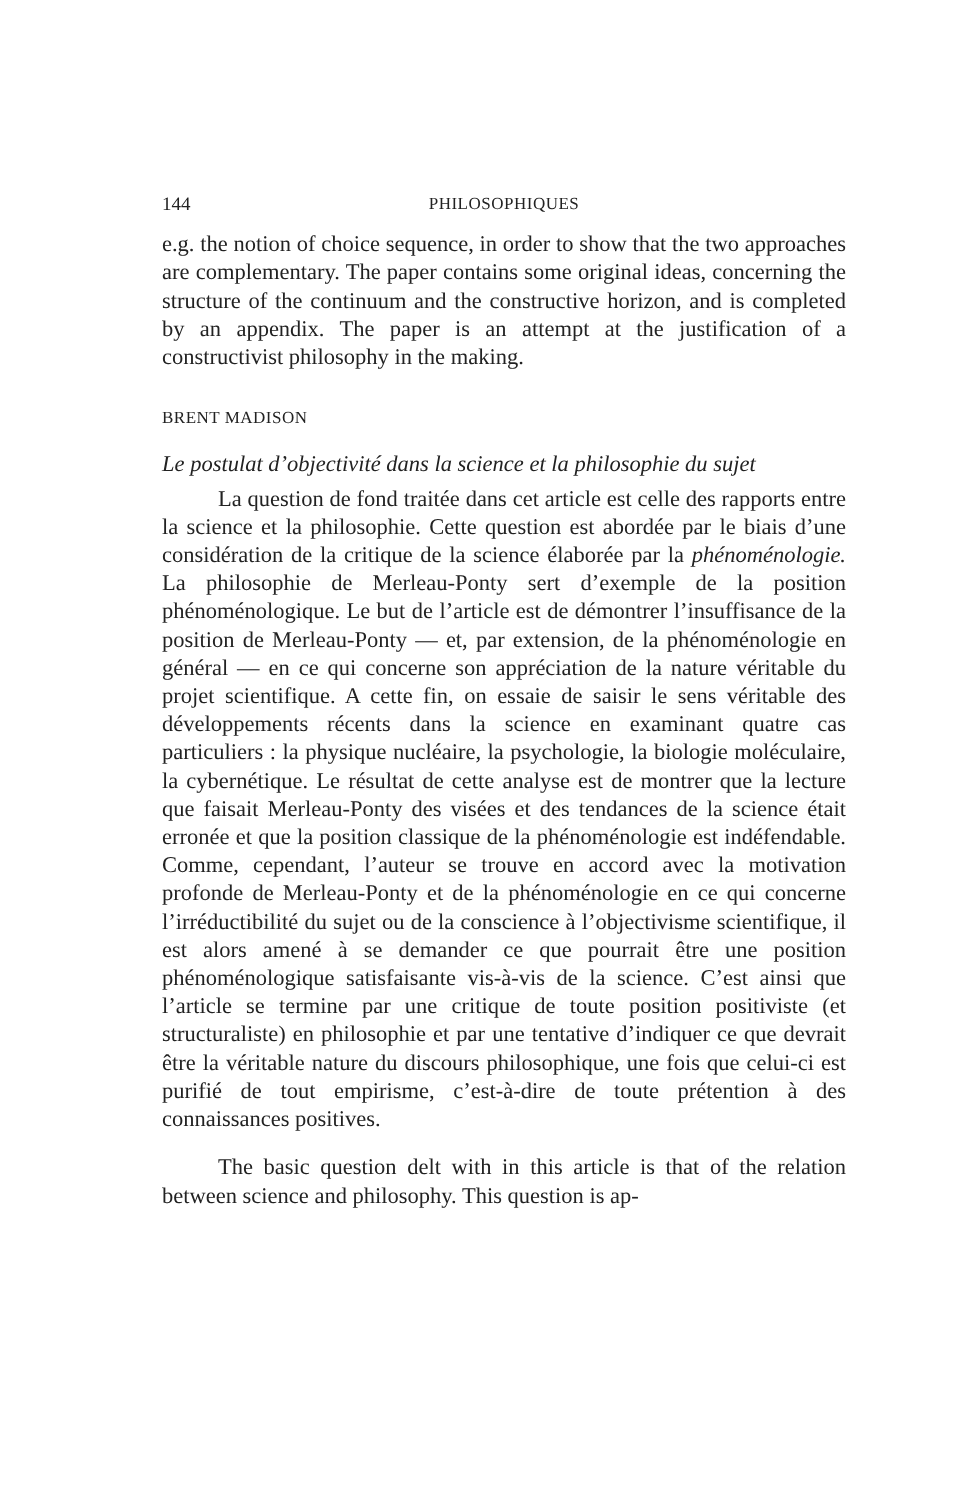144 PHILOSOPHIQUES
e.g. the notion of choice sequence, in order to show that the two approaches are complementary. The paper contains some original ideas, concerning the structure of the continuum and the constructive horizon, and is completed by an appendix. The paper is an attempt at the justification of a constructivist philosophy in the making.
BRENT MADISON
Le postulat d’objectivité dans la science et la philosophie du sujet
La question de fond traitée dans cet article est celle des rapports entre la science et la philosophie. Cette question est abordée par le biais d’une considération de la critique de la science élaborée par la phénoménologie. La philosophie de Merleau-Ponty sert d’exemple de la position phénoménologique. Le but de l’article est de démontrer l’insuffisance de la position de Merleau-Ponty — et, par extension, de la phénoménologie en général — en ce qui concerne son appréciation de la nature véritable du projet scientifique. A cette fin, on essaie de saisir le sens véritable des développements récents dans la science en examinant quatre cas particuliers : la physique nucléaire, la psychologie, la biologie moléculaire, la cybernétique. Le résultat de cette analyse est de montrer que la lecture que faisait Merleau-Ponty des visées et des tendances de la science était erronée et que la position classique de la phénoménologie est indéfendable. Comme, cependant, l’auteur se trouve en accord avec la motivation profonde de Merleau-Ponty et de la phénoménologie en ce qui concerne l’irréductibilité du sujet ou de la conscience à l’objectivisme scientifique, il est alors amené à se demander ce que pourrait être une position phénoménologique satisfaisante vis-à-vis de la science. C’est ainsi que l’article se termine par une critique de toute position positiviste (et structuraliste) en philosophie et par une tentative d’indiquer ce que devrait être la véritable nature du discours philosophique, une fois que celui-ci est purifié de tout empirisme, c’est-à-dire de toute prétention à des connaissances positives.
The basic question delt with in this article is that of the relation between science and philosophy. This question is ap-